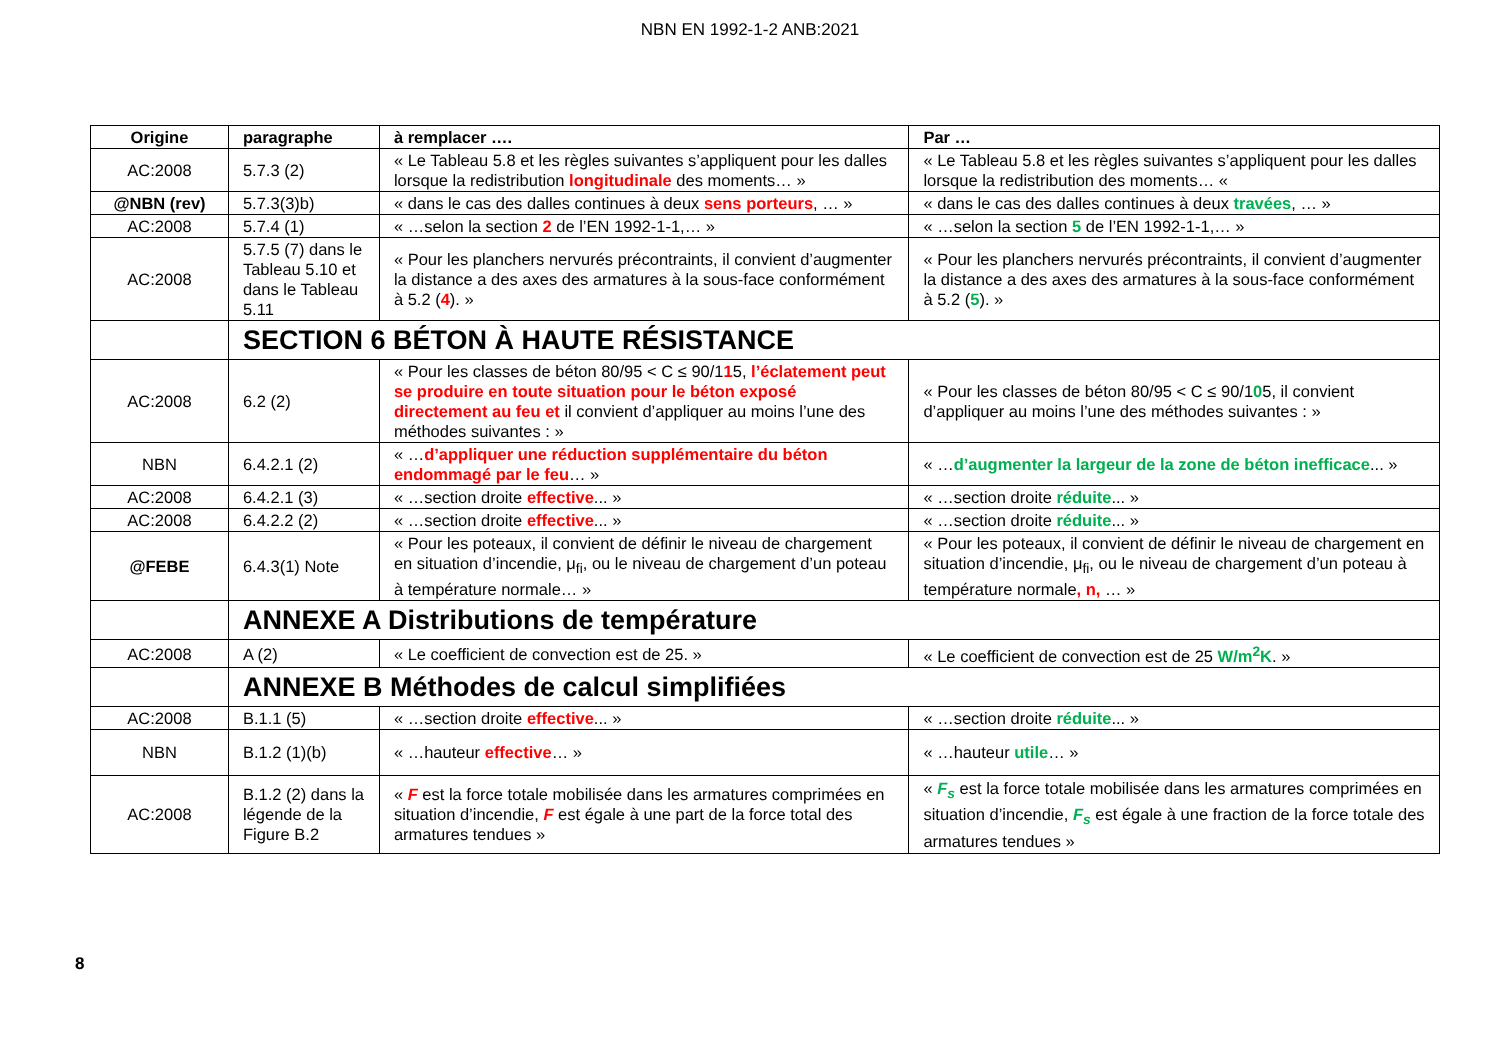NBN EN 1992-1-2 ANB:2021
| Origine | paragraphe | à remplacer …. | Par … |
| --- | --- | --- | --- |
| AC:2008 | 5.7.3 (2) | « Le Tableau 5.8 et les règles suivantes s’appliquent pour les dalles lorsque la redistribution longitudinale des moments… » | « Le Tableau 5.8 et les règles suivantes s’appliquent pour les dalles lorsque la redistribution des moments… « |
| @NBN (rev) | 5.7.3(3)b) | « dans le cas des dalles continues à deux sens porteurs , … » | « dans le cas des dalles continues à deux travées , … » |
| AC:2008 | 5.7.4 (1) | « …selon la section 2 de l’EN 1992-1-1,… » | « …selon la section 5 de l’EN 1992-1-1,… » |
| AC:2008 | 5.7.5 (7) dans le Tableau 5.10 et dans le Tableau 5.11 | « Pour les planchers nervurés précontraints, il convient d’augmenter la distance a des axes des armatures à la sous-face conformément à 5.2 ( 4 ). » | « Pour les planchers nervurés précontraints, il convient d’augmenter la distance a des axes des armatures à la sous-face conformément à 5.2 ( 5 ). » |
| | SECTION 6 BÉTON À HAUTE RÉSISTANCE | | |
| AC:2008 | 6.2 (2) | « Pour les classes de béton 80/95 < C ≤ 90/1 1 5, l’éclatement peut se produire en toute situation pour le béton exposé directement au feu et il convient d’appliquer au moins l’une des méthodes suivantes : » | « Pour les classes de béton 80/95 < C ≤ 90/1 0 5, il convient d’appliquer au moins l’une des méthodes suivantes : » |
| NBN | 6.4.2.1 (2) | « … d’appliquer une réduction supplémentaire du béton endommagé par le feu … » | « … d’augmenter la largeur de la zone de béton inefficace ... » |
| AC:2008 | 6.4.2.1 (3) | « …section droite effective ... » | « …section droite réduite ... » |
| AC:2008 | 6.4.2.2 (2) | « …section droite effective ... » | « …section droite réduite ... » |
| @FEBE | 6.4.3(1) Note | « Pour les poteaux, il convient de définir le niveau de chargement en situation d’incendie, μ<sub>fi</sub>, ou le niveau de chargement d’un poteau à température normale… » | « Pour les poteaux, il convient de définir le niveau de chargement en situation d’incendie, μ<sub>fi</sub>, ou le niveau de chargement d’un poteau à température normale , n, … » |
| | ANNEXE A Distributions de température | | |
| AC:2008 | A (2) | « Le coefficient de convection est de 25. » | « Le coefficient de convection est de 25 W/m<sup>2</sup>K . » |
| | ANNEXE B Méthodes de calcul simplifiées | | |
| AC:2008 | B.1.1 (5) | « …section droite effective ... » | « …section droite réduite ... » |
| NBN | B.1.2 (1)(b) | « …hauteur effective … » | « …hauteur utile … » |
| AC:2008 | B.1.2 (2) dans la légende de la Figure B.2 | « F est la force totale mobilisée dans les armatures comprimées en situation d’incendie, F est égale à une part de la force total des armatures tendues » | « F<sub>s</sub> est la force totale mobilisée dans les armatures comprimées en situation d’incendie, F<sub>s</sub> est égale à une fraction de la force totale des armatures tendues » |
8